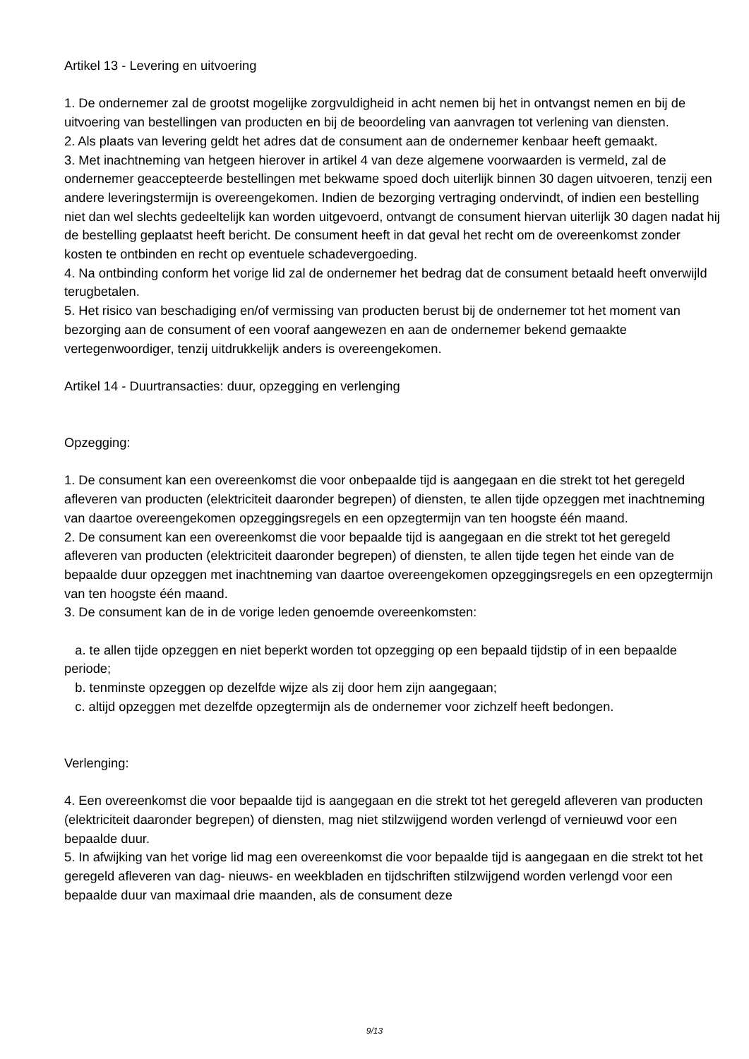Artikel 13 - Levering en uitvoering
1. De ondernemer zal de grootst mogelijke zorgvuldigheid in acht nemen bij het in ontvangst nemen en bij de uitvoering van bestellingen van producten en bij de beoordeling van aanvragen tot verlening van diensten.
2. Als plaats van levering geldt het adres dat de consument aan de ondernemer kenbaar heeft gemaakt.
3. Met inachtneming van hetgeen hierover in artikel 4 van deze algemene voorwaarden is vermeld, zal de ondernemer geaccepteerde bestellingen met bekwame spoed doch uiterlijk binnen 30 dagen uitvoeren, tenzij een andere leveringstermijn is overeengekomen. Indien de bezorging vertraging ondervindt, of indien een bestelling niet dan wel slechts gedeeltelijk kan worden uitgevoerd, ontvangt de consument hiervan uiterlijk 30 dagen nadat hij de bestelling geplaatst heeft bericht. De consument heeft in dat geval het recht om de overeenkomst zonder kosten te ontbinden en recht op eventuele schadevergoeding.
4. Na ontbinding conform het vorige lid zal de ondernemer het bedrag dat de consument betaald heeft onverwijld terugbetalen.
5. Het risico van beschadiging en/of vermissing van producten berust bij de ondernemer tot het moment van bezorging aan de consument of een vooraf aangewezen en aan de ondernemer bekend gemaakte vertegenwoordiger, tenzij uitdrukkelijk anders is overeengekomen.
Artikel 14 - Duurtransacties: duur, opzegging en verlenging
Opzegging:
1. De consument kan een overeenkomst die voor onbepaalde tijd is aangegaan en die strekt tot het geregeld afleveren van producten (elektriciteit daaronder begrepen) of diensten, te allen tijde opzeggen met inachtneming van daartoe overeengekomen opzeggingsregels en een opzegtermijn van ten hoogste één maand.
2. De consument kan een overeenkomst die voor bepaalde tijd is aangegaan en die strekt tot het geregeld afleveren van producten (elektriciteit daaronder begrepen) of diensten, te allen tijde tegen het einde van de bepaalde duur opzeggen met inachtneming van daartoe overeengekomen opzeggingsregels en een opzegtermijn van ten hoogste één maand.
3. De consument kan de in de vorige leden genoemde overeenkomsten:
a. te allen tijde opzeggen en niet beperkt worden tot opzegging op een bepaald tijdstip of in een bepaalde periode;
b. tenminste opzeggen op dezelfde wijze als zij door hem zijn aangegaan;
c. altijd opzeggen met dezelfde opzegtermijn als de ondernemer voor zichzelf heeft bedongen.
Verlenging:
4. Een overeenkomst die voor bepaalde tijd is aangegaan en die strekt tot het geregeld afleveren van producten (elektriciteit daaronder begrepen) of diensten, mag niet stilzwijgend worden verlengd of vernieuwd voor een bepaalde duur.
5. In afwijking van het vorige lid mag een overeenkomst die voor bepaalde tijd is aangegaan en die strekt tot het geregeld afleveren van dag- nieuws- en weekbladen en tijdschriften stilzwijgend worden verlengd voor een bepaalde duur van maximaal drie maanden, als de consument deze
9/13